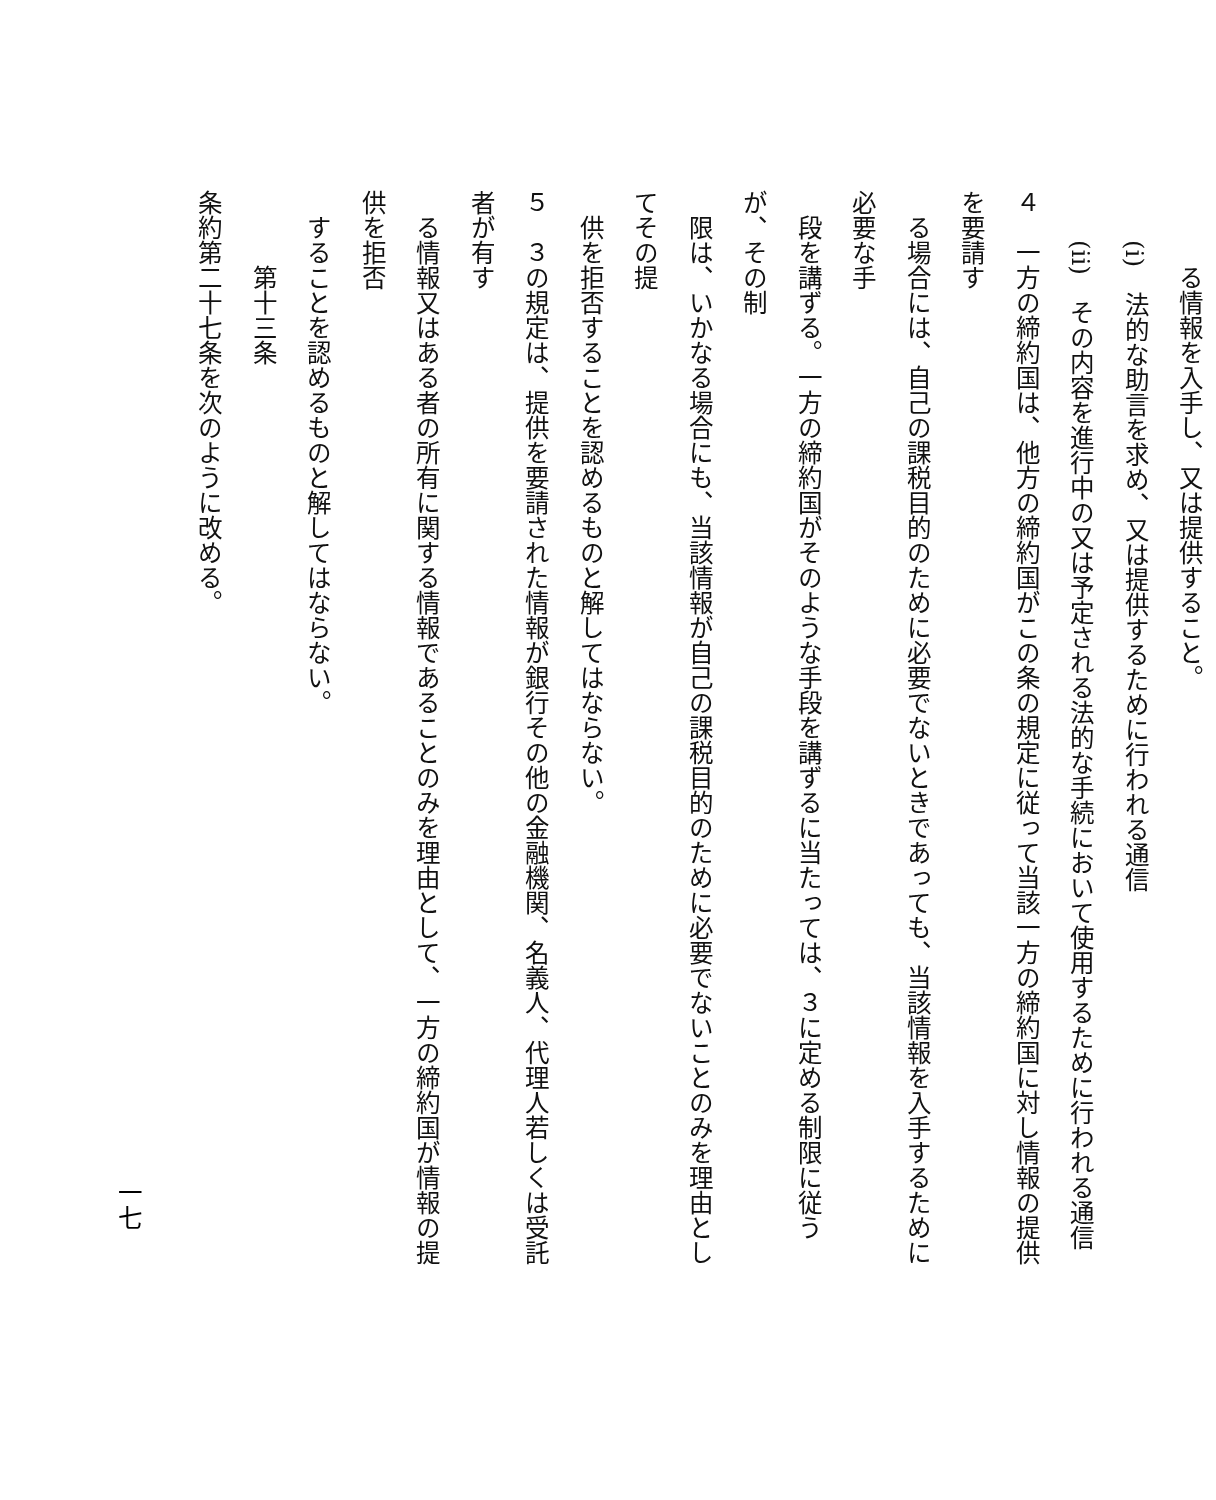る情報を入手し、又は提供すること。
　　(i)　法的な助言を求め、又は提供するために行われる通信
　　(ii)　その内容を進行中の又は予定される法的な手続において使用するために行われる通信
４　一方の締約国は、他方の締約国がこの条の規定に従って当該一方の締約国に対し情報の提供を要請す
　る場合には、自己の課税目的のために必要でないときであっても、当該情報を入手するために必要な手
　段を講ずる。一方の締約国がそのような手段を講ずるに当たっては、３に定める制限に従うが、その制
　限は、いかなる場合にも、当該情報が自己の課税目的のために必要でないことのみを理由としてその提
　供を拒否することを認めるものと解してはならない。
５　３の規定は、提供を要請された情報が銀行その他の金融機関、名義人、代理人若しくは受託者が有す
　る情報又はある者の所有に関する情報であることのみを理由として、一方の締約国が情報の提供を拒否
　することを認めるものと解してはならない。
　　　第十三条
条約第二十七条を次のように改める。
一七